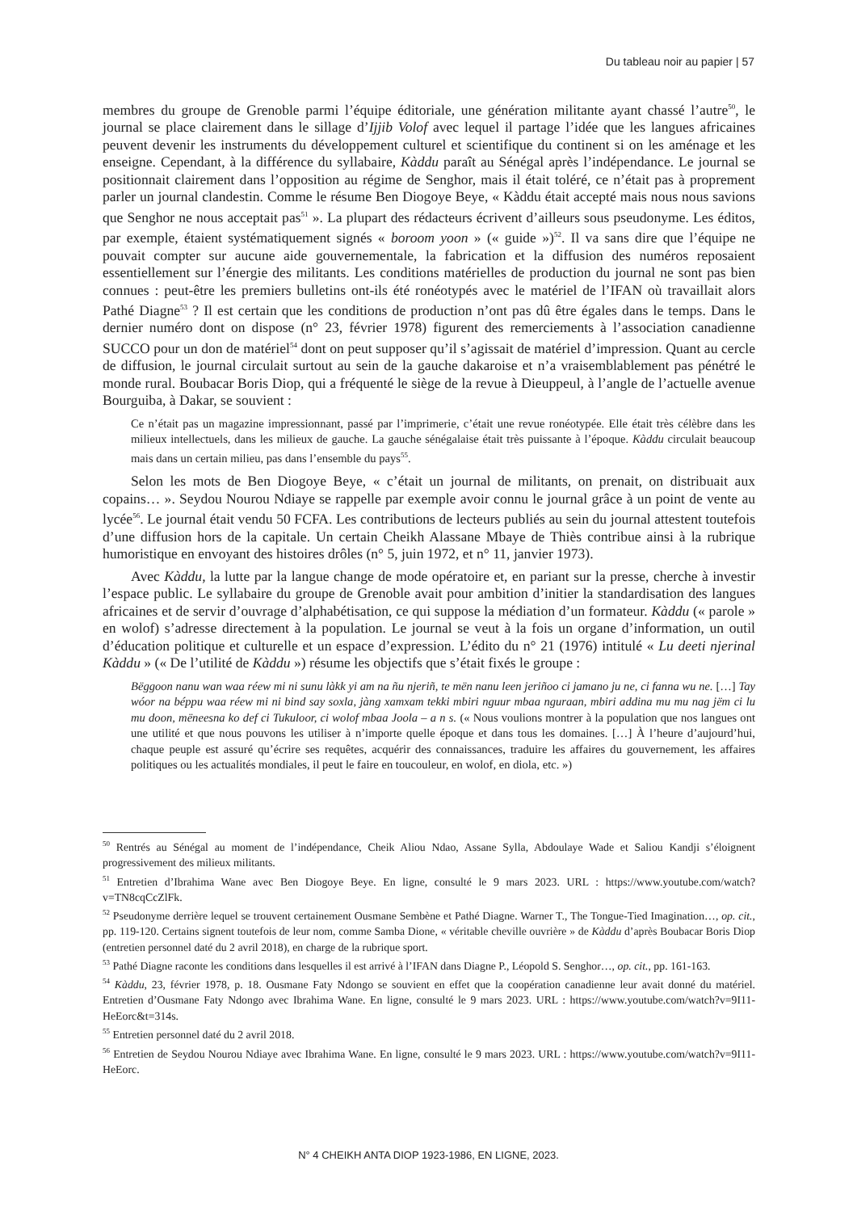Du tableau noir au papier | 57
membres du groupe de Grenoble parmi l’équipe éditoriale, une génération militante ayant chassé l’autre<sup>50</sup>, le journal se place clairement dans le sillage d’Ijjib Volof avec lequel il partage l’idée que les langues africaines peuvent devenir les instruments du développement culturel et scientifique du continent si on les aménage et les enseigne. Cependant, à la différence du syllabaire, Kàddu paraît au Sénégal après l’indépendance. Le journal se positionnait clairement dans l’opposition au régime de Senghor, mais il était toléré, ce n’était pas à proprement parler un journal clandestin. Comme le résume Ben Diogoye Beye, « Kàddu était accepté mais nous nous savions que Senghor ne nous acceptait pas<sup>51</sup> ». La plupart des rédacteurs écrivent d’ailleurs sous pseudonyme. Les éditos, par exemple, étaient systématiquement signés « boroom yoon » (« guide »)<sup>52</sup>. Il va sans dire que l’équipe ne pouvait compter sur aucune aide gouvernementale, la fabrication et la diffusion des numéros reposaient essentiellement sur l’énergie des militants. Les conditions matérielles de production du journal ne sont pas bien connues : peut-être les premiers bulletins ont-ils été ronéotypés avec le matériel de l’IFAN où travaillait alors Pathé Diagne<sup>53</sup> ? Il est certain que les conditions de production n’ont pas dû être égales dans le temps. Dans le dernier numéro dont on dispose (n° 23, février 1978) figurent des remerciements à l’association canadienne SUCCO pour un don de matériel<sup>54</sup> dont on peut supposer qu’il s’agissait de matériel d’impression. Quant au cercle de diffusion, le journal circulait surtout au sein de la gauche dakaroise et n’a vraisemblablement pas pénétré le monde rural. Boubacar Boris Diop, qui a fréquenté le siège de la revue à Dieuppeul, à l’angle de l’actuelle avenue Bourguiba, à Dakar, se souvient :
Ce n’était pas un magazine impressionnant, passé par l’imprimerie, c’était une revue ronéotypée. Elle était très célèbre dans les milieux intellectuels, dans les milieux de gauche. La gauche sénégalaise était très puissante à l’époque. Kàddu circulait beaucoup mais dans un certain milieu, pas dans l’ensemble du pays<sup>55</sup>.
Selon les mots de Ben Diogoye Beye, « c’était un journal de militants, on prenait, on distribuait aux copains… ». Seydou Nourou Ndiaye se rappelle par exemple avoir connu le journal grâce à un point de vente au lycée<sup>56</sup>. Le journal était vendu 50 FCFA. Les contributions de lecteurs publiés au sein du journal attestent toutefois d’une diffusion hors de la capitale. Un certain Cheikh Alassane Mbaye de Thiès contribue ainsi à la rubrique humoristique en envoyant des histoires drôles (n° 5, juin 1972, et n° 11, janvier 1973).
Avec Kàddu, la lutte par la langue change de mode opératoire et, en pariant sur la presse, cherche à investir l’espace public. Le syllabaire du groupe de Grenoble avait pour ambition d’initier la standardisation des langues africaines et de servir d’ouvrage d’alphabétisation, ce qui suppose la médiation d’un formateur. Kàddu (« parole » en wolof) s’adresse directement à la population. Le journal se veut à la fois un organe d’information, un outil d’éducation politique et culturelle et un espace d’expression. L’édito du n° 21 (1976) intitulé « Lu deeti njerinal Kàddu » (« De l’utilité de Kàddu ») résume les objectifs que s’était fixés le groupe :
Bëggoon nanu wan waa réew mi ni sunu làkk yi am na ñu njeriñ, te mën nanu leen jeriñoo ci jamano ju ne, ci fanna wu ne. […] Tay wóor na béppu waa réew mi ni bind say soxla, jàng xamxam tekki mbiri nguur mbaa nguraan, mbiri addina mu mu nag jëm ci lu mu doon, mëneesna ko def ci Tukuloor, ci wolof mbaa Joola – a n s. (« Nous voulions montrer à la population que nos langues ont une utilité et que nous pouvons les utiliser à n’importe quelle époque et dans tous les domaines. […] À l’heure d’aujourd’hui, chaque peuple est assuré qu’écrire ses requêtes, acquérir des connaissances, traduire les affaires du gouvernement, les affaires politiques ou les actualités mondiales, il peut le faire en toucouleur, en wolof, en diola, etc. »)
<sup>50</sup> Rentrés au Sénégal au moment de l’indépendance, Cheik Aliou Ndao, Assane Sylla, Abdoulaye Wade et Saliou Kandji s’éloignent progressivement des milieux militants.
<sup>51</sup> Entretien d’Ibrahima Wane avec Ben Diogoye Beye. En ligne, consulté le 9 mars 2023. URL : https://www.youtube.com/watch?v=TN8cqCcZlFk.
<sup>52</sup> Pseudonyme derrière lequel se trouvent certainement Ousmane Sembène et Pathé Diagne. Warner T., The Tongue-Tied Imagination…, op. cit., pp. 119-120. Certains signent toutefois de leur nom, comme Samba Dione, « véritable cheville ouvrière » de Kàddu d’après Boubacar Boris Diop (entretien personnel daté du 2 avril 2018), en charge de la rubrique sport.
<sup>53</sup> Pathé Diagne raconte les conditions dans lesquelles il est arrivé à l’IFAN dans Diagne P., Léopold S. Senghor…, op. cit., pp. 161-163.
<sup>54</sup> Kàddu, 23, février 1978, p. 18. Ousmane Faty Ndongo se souvient en effet que la coopération canadienne leur avait donné du matériel. Entretien d’Ousmane Faty Ndongo avec Ibrahima Wane. En ligne, consulté le 9 mars 2023. URL : https://www.youtube.com/watch?v=9I11-HeEorc&t=314s.
<sup>55</sup> Entretien personnel daté du 2 avril 2018.
<sup>56</sup> Entretien de Seydou Nourou Ndiaye avec Ibrahima Wane. En ligne, consulté le 9 mars 2023. URL : https://www.youtube.com/watch?v=9I11-HeEorc.
N° 4 CHEIKH ANTA DIOP 1923-1986, EN LIGNE, 2023.